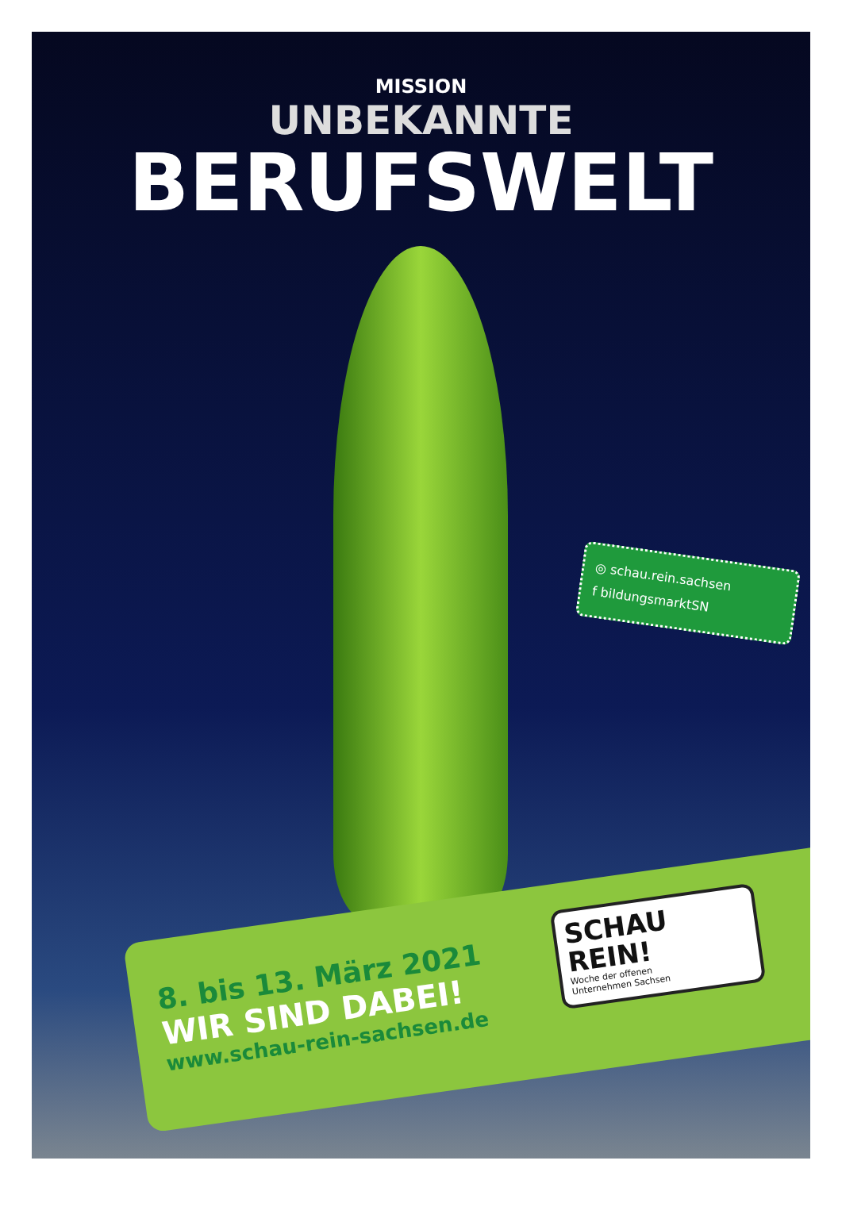MISSION
UNBEKANNTE
BERUFSWELT
◎ schau.rein.sachsen
f bildungsmarktSN
8. bis 13. März 2021
WIR SIND DABEI!
www.schau-rein-sachsen.de
SCHAU
REIN!
Woche der offenen
Unternehmen Sachsen